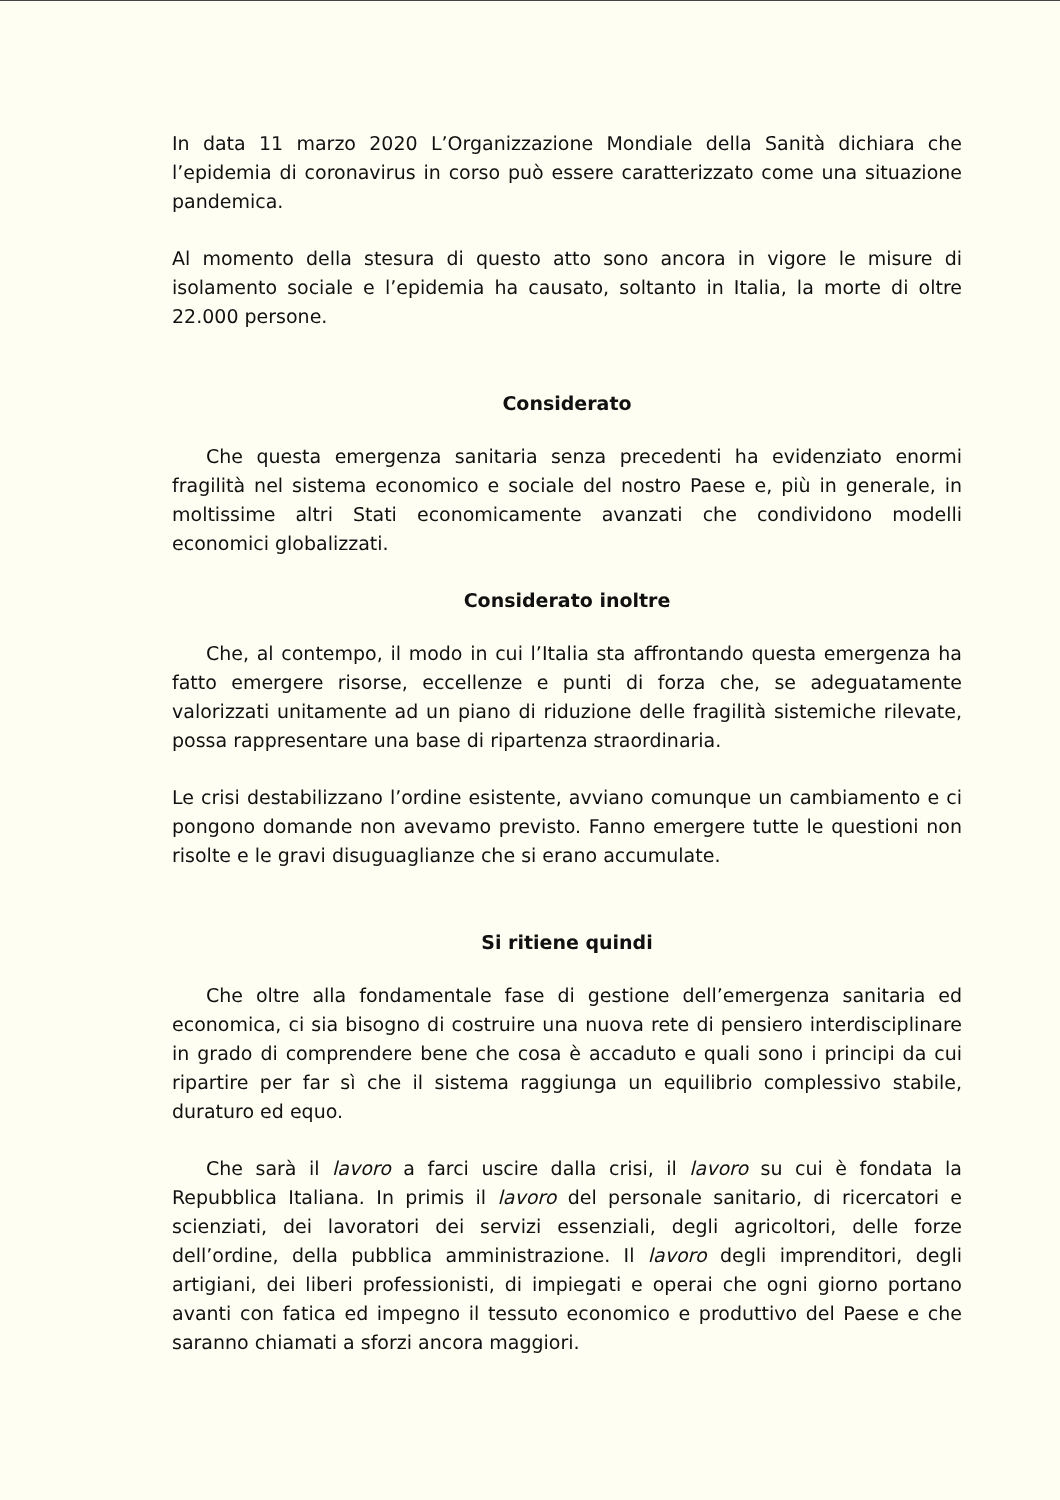In data 11 marzo 2020 L’Organizzazione Mondiale della Sanità dichiara che l’epidemia di coronavirus in corso può essere caratterizzato come una situazione pandemica.
Al momento della stesura di questo atto sono ancora in vigore le misure di isolamento sociale e l’epidemia ha causato, soltanto in Italia, la morte di oltre 22.000 persone.
Considerato
Che questa emergenza sanitaria senza precedenti ha evidenziato enormi fragilità nel sistema economico e sociale del nostro Paese e, più in generale, in moltissime altri Stati economicamente avanzati che condividono modelli economici globalizzati.
Considerato inoltre
Che, al contempo, il modo in cui l’Italia sta affrontando questa emergenza ha fatto emergere risorse, eccellenze e punti di forza che, se adeguatamente valorizzati unitamente ad un piano di riduzione delle fragilità sistemiche rilevate, possa rappresentare una base di ripartenza straordinaria.
Le crisi destabilizzano l’ordine esistente, avviano comunque un cambiamento e ci pongono domande non avevamo previsto. Fanno emergere tutte le questioni non risolte e le gravi disuguaglianze che si erano accumulate.
Si ritiene quindi
Che oltre alla fondamentale fase di gestione dell’emergenza sanitaria ed economica, ci sia bisogno di costruire una nuova rete di pensiero interdisciplinare in grado di comprendere bene che cosa è accaduto e quali sono i principi da cui ripartire per far sì che il sistema raggiunga un equilibrio complessivo stabile, duraturo ed equo.
Che sarà il lavoro a farci uscire dalla crisi, il lavoro su cui è fondata la Repubblica Italiana. In primis il lavoro del personale sanitario, di ricercatori e scienziati, dei lavoratori dei servizi essenziali, degli agricoltori, delle forze dell’ordine, della pubblica amministrazione. Il lavoro degli imprenditori, degli artigiani, dei liberi professionisti, di impiegati e operai che ogni giorno portano avanti con fatica ed impegno il tessuto economico e produttivo del Paese e che saranno chiamati a sforzi ancora maggiori.